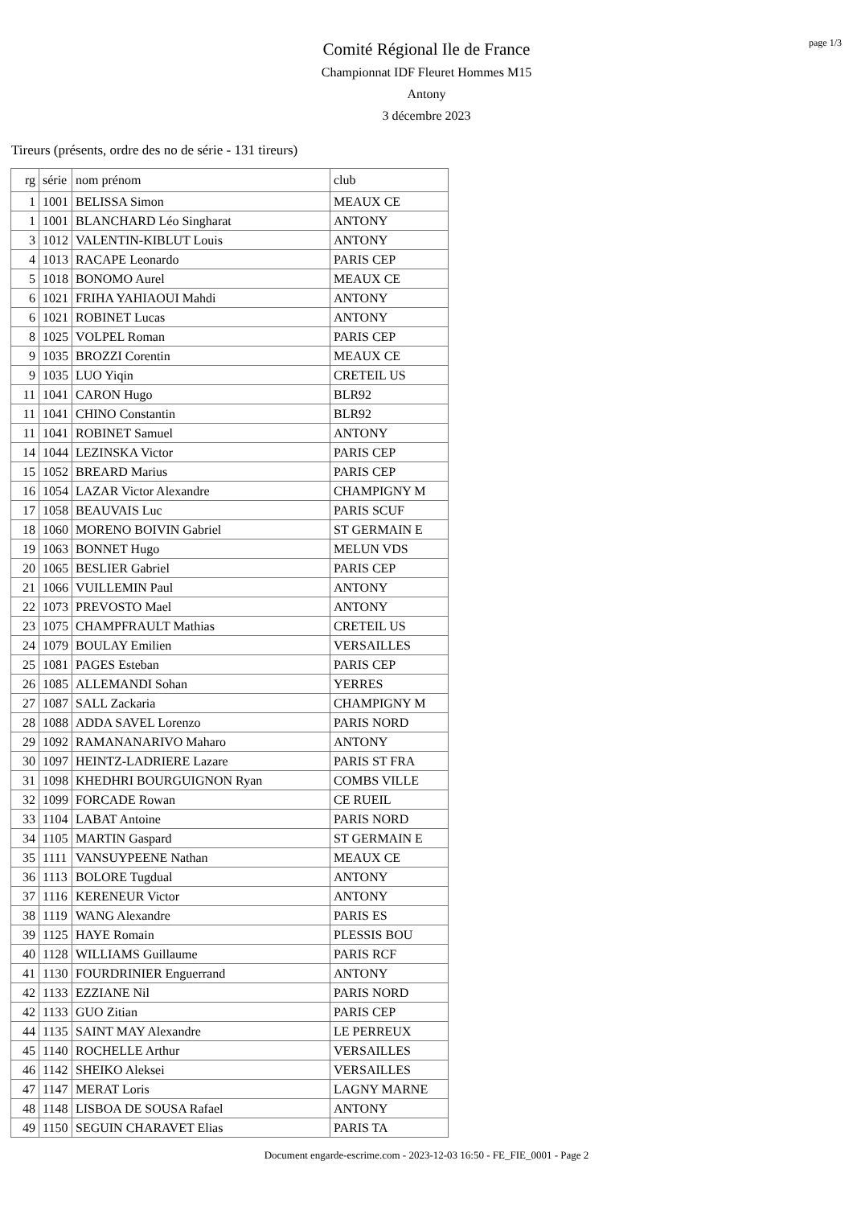page 1/3
Comité Régional Ile de France
Championnat IDF Fleuret Hommes M15
Antony
3 décembre 2023
Tireurs (présents, ordre des no de série - 131 tireurs)
| rg | série | nom prénom | club |
| --- | --- | --- | --- |
| 1 | 1001 | BELISSA Simon | MEAUX CE |
| 1 | 1001 | BLANCHARD Léo Singharat | ANTONY |
| 3 | 1012 | VALENTIN-KIBLUT Louis | ANTONY |
| 4 | 1013 | RACAPE Leonardo | PARIS CEP |
| 5 | 1018 | BONOMO Aurel | MEAUX CE |
| 6 | 1021 | FRIHA YAHIAOUI Mahdi | ANTONY |
| 6 | 1021 | ROBINET Lucas | ANTONY |
| 8 | 1025 | VOLPEL Roman | PARIS CEP |
| 9 | 1035 | BROZZI Corentin | MEAUX CE |
| 9 | 1035 | LUO Yiqin | CRETEIL US |
| 11 | 1041 | CARON Hugo | BLR92 |
| 11 | 1041 | CHINO Constantin | BLR92 |
| 11 | 1041 | ROBINET Samuel | ANTONY |
| 14 | 1044 | LEZINSKA Victor | PARIS CEP |
| 15 | 1052 | BREARD Marius | PARIS CEP |
| 16 | 1054 | LAZAR Victor Alexandre | CHAMPIGNY M |
| 17 | 1058 | BEAUVAIS Luc | PARIS SCUF |
| 18 | 1060 | MORENO BOIVIN Gabriel | ST GERMAIN E |
| 19 | 1063 | BONNET Hugo | MELUN VDS |
| 20 | 1065 | BESLIER Gabriel | PARIS CEP |
| 21 | 1066 | VUILLEMIN Paul | ANTONY |
| 22 | 1073 | PREVOSTO Mael | ANTONY |
| 23 | 1075 | CHAMPFRAULT Mathias | CRETEIL US |
| 24 | 1079 | BOULAY Emilien | VERSAILLES |
| 25 | 1081 | PAGES Esteban | PARIS CEP |
| 26 | 1085 | ALLEMANDI Sohan | YERRES |
| 27 | 1087 | SALL Zackaria | CHAMPIGNY M |
| 28 | 1088 | ADDA SAVEL Lorenzo | PARIS NORD |
| 29 | 1092 | RAMANANARIVO Maharo | ANTONY |
| 30 | 1097 | HEINTZ-LADRIERE Lazare | PARIS ST FRA |
| 31 | 1098 | KHEDHRI BOURGUIGNON Ryan | COMBS VILLE |
| 32 | 1099 | FORCADE Rowan | CE RUEIL |
| 33 | 1104 | LABAT Antoine | PARIS NORD |
| 34 | 1105 | MARTIN Gaspard | ST GERMAIN E |
| 35 | 1111 | VANSUYPEENE Nathan | MEAUX CE |
| 36 | 1113 | BOLORE Tugdual | ANTONY |
| 37 | 1116 | KERENEUR Victor | ANTONY |
| 38 | 1119 | WANG Alexandre | PARIS ES |
| 39 | 1125 | HAYE Romain | PLESSIS BOU |
| 40 | 1128 | WILLIAMS Guillaume | PARIS RCF |
| 41 | 1130 | FOURDRINIER Enguerrand | ANTONY |
| 42 | 1133 | EZZIANE Nil | PARIS NORD |
| 42 | 1133 | GUO Zitian | PARIS CEP |
| 44 | 1135 | SAINT MAY Alexandre | LE PERREUX |
| 45 | 1140 | ROCHELLE Arthur | VERSAILLES |
| 46 | 1142 | SHEIKO Aleksei | VERSAILLES |
| 47 | 1147 | MERAT Loris | LAGNY MARNE |
| 48 | 1148 | LISBOA DE SOUSA Rafael | ANTONY |
| 49 | 1150 | SEGUIN CHARAVET Elias | PARIS TA |
Document engarde-escrime.com - 2023-12-03 16:50 - FE_FIE_0001 - Page 2